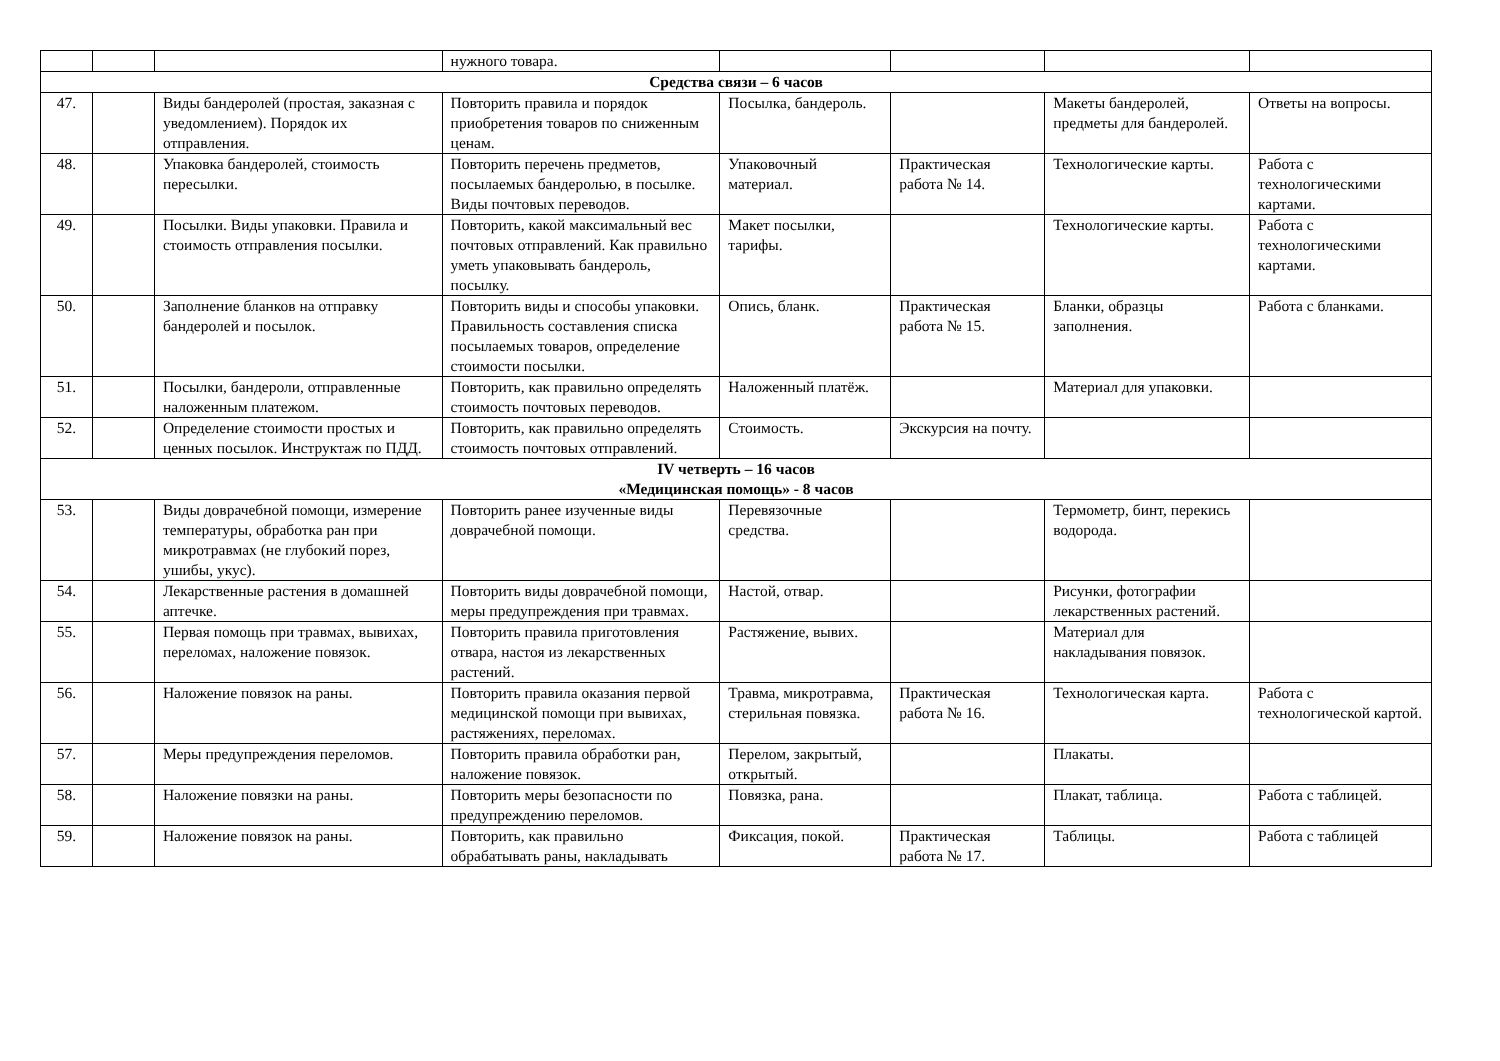| | | | нужного товара. | | | | |
| Средства связи – 6 часов | | | | | | | |
| 47. | | Виды бандеролей (простая, заказная с уведомлением). Порядок их отправления. | Повторить правила и порядок приобретения товаров по сниженным ценам. | Посылка, бандероль. | | Макеты бандеролей, предметы для бандеролей. | Ответы на вопросы. |
| 48. | | Упаковка бандеролей, стоимость пересылки. | Повторить перечень предметов, посылаемых бандеролью, в посылке. Виды почтовых переводов. | Упаковочный материал. | Практическая работа № 14. | Технологические карты. | Работа с технологическими картами. |
| 49. | | Посылки. Виды упаковки. Правила и стоимость отправления посылки. | Повторить, какой максимальный вес почтовых отправлений. Как правильно уметь упаковывать бандероль, посылку. | Макет посылки, тарифы. | | Технологические карты. | Работа с технологическими картами. |
| 50. | | Заполнение бланков на отправку бандеролей и посылок. | Повторить виды и способы упаковки. Правильность составления списка посылаемых товаров, определение стоимости посылки. | Опись, бланк. | Практическая работа № 15. | Бланки, образцы заполнения. | Работа с бланками. |
| 51. | | Посылки, бандероли, отправленные наложенным платежом. | Повторить, как правильно определять стоимость почтовых переводов. | Наложенный платёж. | | Материал для упаковки. | |
| 52. | | Определение стоимости простых и ценных посылок. Инструктаж по ПДД. | Повторить, как правильно определять стоимость почтовых отправлений. | Стоимость. | Экскурсия на почту. | | |
| IV четверть – 16 часов «Медицинская помощь» - 8 часов | | | | | | | |
| 53. | | Виды доврачебной помощи, измерение температуры, обработка ран при микротравмах (не глубокий порез, ушибы, укус). | Повторить ранее изученные виды доврачебной помощи. | Перевязочные средства. | | Термометр, бинт, перекись водорода. | |
| 54. | | Лекарственные растения в домашней аптечке. | Повторить виды доврачебной помощи, меры предупреждения при травмах. | Настой, отвар. | | Рисунки, фотографии лекарственных растений. | |
| 55. | | Первая помощь при травмах, вывихах, переломах, наложение повязок. | Повторить правила приготовления отвара, настоя из лекарственных растений. | Растяжение, вывих. | | Материал для накладывания повязок. | |
| 56. | | Наложение повязок на раны. | Повторить правила оказания первой медицинской помощи при вывихах, растяжениях, переломах. | Травма, микротравма, стерильная повязка. | Практическая работа № 16. | Технологическая карта. | Работа с технологической картой. |
| 57. | | Меры предупреждения переломов. | Повторить правила обработки ран, наложение повязок. | Перелом, закрытый, открытый. | | Плакаты. | |
| 58. | | Наложение повязки на раны. | Повторить меры безопасности по предупреждению переломов. | Повязка, рана. | | Плакат, таблица. | Работа с таблицей. |
| 59. | | Наложение повязок на раны. | Повторить, как правильно обрабатывать раны, накладывать | Фиксация, покой. | Практическая работа № 17. | Таблицы. | Работа с таблицей |